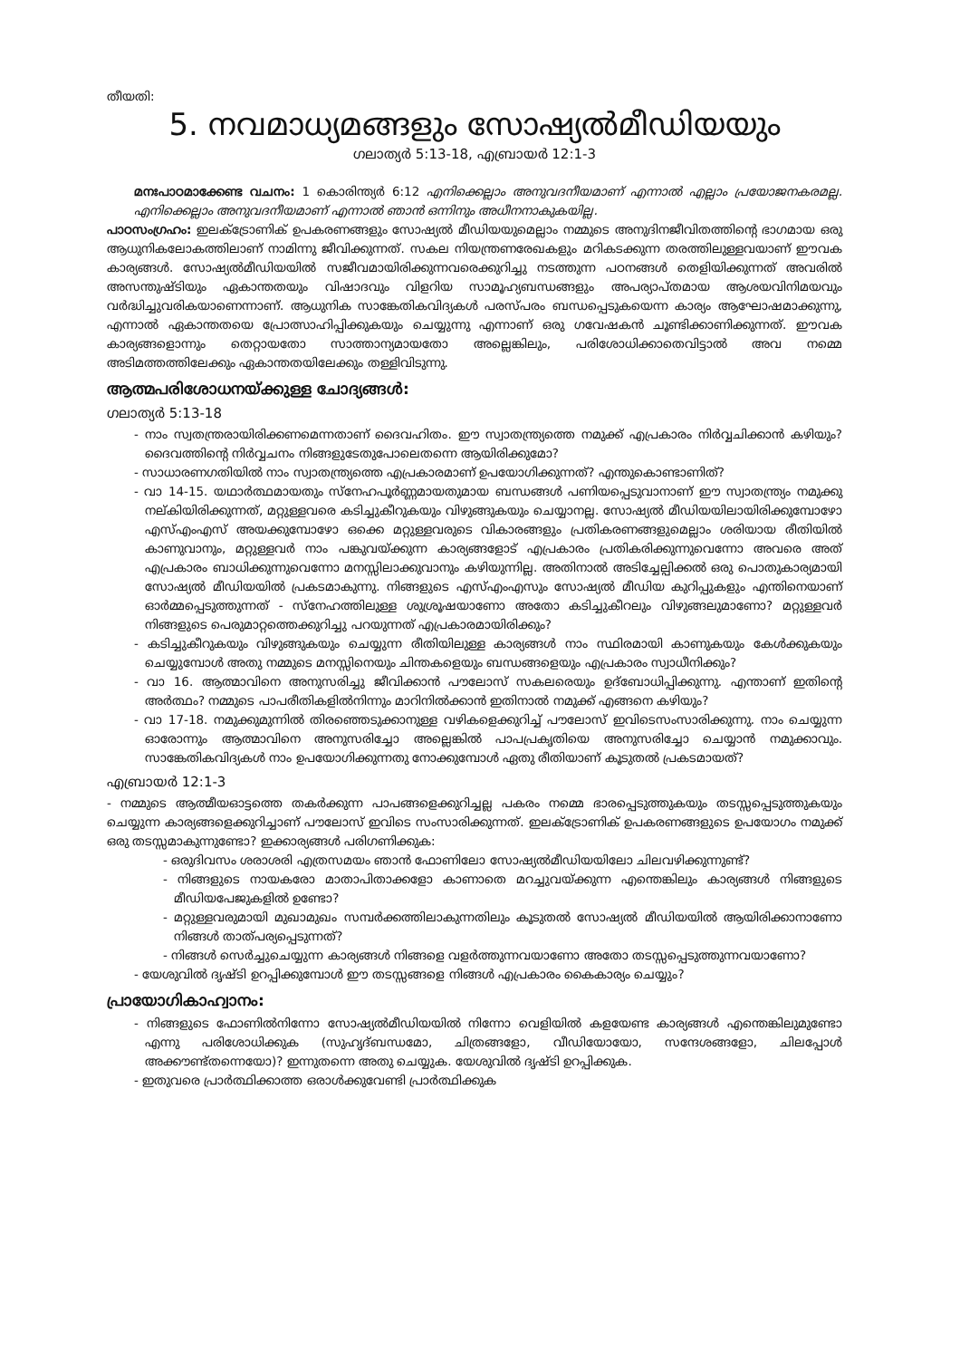തീയതി:
5. നവമാധ്യമങ്ങളും സോഷ്യൽമീഡിയയും
ഗലാത്യർ 5:13-18, എബ്രായർ 12:1-3
മനഃപാഠമാക്കേണ്ട വചനം: 1 കൊരിന്ത്യർ 6:12 എനിക്കെല്ലാം അനുവദനീയമാണ് എന്നാൽ എല്ലാം പ്രയോജനകരമല്ല. എനിക്കെല്ലാം അനുവദനീയമാണ് എന്നാൽ ഞാൻ ഒന്നിനും അധീനനാകുകയില്ല.
പാഠസംഗ്രഹം: ഇലക്ട്രോണിക് ഉപകരണങ്ങളും സോഷ്യൽ മീഡിയയുമെല്ലാം നമ്മുടെ അനുദിനജീവിതത്തിന്റെ ഭാഗമായ ഒരു ആധുനികലോകത്തിലാണ് നാമിന്നു ജീവിക്കുന്നത്. സകല നിയന്ത്രണരേഖകളും മറികടക്കുന്ന തരത്തിലുള്ളവയാണ് ഈവക കാര്യങ്ങൾ. സോഷ്യൽമീഡിയയിൽ സജീവമായിരിക്കുന്നവരെക്കുറിച്ചു നടത്തുന്ന പഠനങ്ങൾ തെളിയിക്കുന്നത് അവരിൽ അസന്തുഷ്ടിയും ഏകാന്തതയും വിഷാദവും വിളറിയ സാമൂഹ്യബന്ധങ്ങളും അപര്യാപ്തമായ ആശയവിനിമയവും വർദ്ധിച്ചുവരികയാണെന്നാണ്. ആധുനിക സാങ്കേതികവിദ്യകൾ പരസ്പരം ബന്ധപ്പെടുകയെന്ന കാര്യം ആഘോഷമാക്കുന്നു, എന്നാൽ ഏകാന്തതയെ പ്രോത്സാഹിപ്പിക്കുകയും ചെയ്യുന്നു എന്നാണ് ഒരു ഗവേഷകൻ ചൂണ്ടിക്കാണിക്കുന്നത്. ഈവക കാര്യങ്ങളൊന്നും തെറ്റായതോ സാത്താന്യമായതോ അല്ലെങ്കിലും, പരിശോധിക്കാതെവിട്ടാൽ അവ നമ്മെ അടിമത്തത്തിലേക്കും ഏകാന്തതയിലേക്കും തള്ളിവിടുന്നു.
ആത്മപരിശോധനയ്ക്കുള്ള ചോദ്യങ്ങൾ:
ഗലാത്യർ 5:13-18
- നാം സ്വതന്ത്രരായിരിക്കണമെന്നതാണ് ദൈവഹിതം. ഈ സ്വാതന്ത്ര്യത്തെ നമുക്ക് എപ്രകാരം നിർവ്വചിക്കാൻ കഴിയും? ദൈവത്തിന്റെ നിർവ്വചനം നിങ്ങളുടേതുപോലെതന്നെ ആയിരിക്കുമോ?
- സാധാരണഗതിയിൽ നാം സ്വാതന്ത്ര്യത്തെ എപ്രകാരമാണ് ഉപയോഗിക്കുന്നത്? എന്തുകൊണ്ടാണിത്?
- വാ 14-15. യഥാർത്ഥമായതും സ്നേഹപൂർണ്ണമായതുമായ ബന്ധങ്ങൾ പണിയപ്പെടുവാനാണ് ഈ സ്വാതന്ത്ര്യം നമുക്കു നല്കിയിരിക്കുന്നത്, മറ്റുള്ളവരെ കടിച്ചുകീറുകയും വിഴുങ്ങുകയും ചെയ്യാനല്ല. സോഷ്യൽ മീഡിയയിലായിരിക്കുമ്പോഴോ എസ്എംഎസ് അയക്കുമ്പോഴോ ഒക്കെ മറ്റുള്ളവരുടെ വികാരങ്ങളും പ്രതികരണങ്ങളുമെല്ലാം ശരിയായ രീതിയിൽ കാണുവാനും, മറ്റുള്ളവർ നാം പങ്കുവയ്ക്കുന്ന കാര്യങ്ങളോട് എപ്രകാരം പ്രതികരിക്കുന്നുവെന്നോ അവരെ അത് എപ്രകാരം ബാധിക്കുന്നുവെന്നോ മനസ്സിലാക്കുവാനും കഴിയുന്നില്ല. അതിനാൽ അടിച്ചേല്പിക്കൽ ഒരു പൊതുകാര്യമായി സോഷ്യൽ മീഡിയയിൽ പ്രകടമാകുന്നു. നിങ്ങളുടെ എസ്എംഎസും സോഷ്യൽ മീഡിയ കുറിപ്പുകളും എന്തിനെയാണ് ഓർമ്മപ്പെടുത്തുന്നത് - സ്നേഹത്തിലുള്ള ശുശ്രൂഷയാണോ അതോ കടിച്ചുകീറലും വിഴുങ്ങലുമാണോ? മറ്റുള്ളവർ നിങ്ങളുടെ പെരുമാറ്റത്തെക്കുറിച്ചു പറയുന്നത് എപ്രകാരമായിരിക്കും?
- കടിച്ചുകീറുകയും വിഴുങ്ങുകയും ചെയ്യുന്ന രീതിയിലുള്ള കാര്യങ്ങൾ നാം സ്ഥിരമായി കാണുകയും കേൾക്കുകയും ചെയ്യുമ്പോൾ അതു നമ്മുടെ മനസ്സിനെയും ചിന്തകളെയും ബന്ധങ്ങളെയും എപ്രകാരം സ്വാധീനിക്കും?
- വാ 16. ആത്മാവിനെ അനുസരിച്ചു ജീവിക്കാൻ പൗലോസ് സകലരെയും ഉദ്ബോധിപ്പിക്കുന്നു. എന്താണ് ഇതിന്റെ അർത്ഥം? നമ്മുടെ പാപരീതികളിൽനിന്നും മാറിനിൽക്കാൻ ഇതിനാൽ നമുക്ക് എങ്ങനെ കഴിയും?
- വാ 17-18. നമുക്കുമുന്നിൽ തിരഞ്ഞെടുക്കാനുള്ള വഴികളെക്കുറിച്ച് പൗലോസ് ഇവിടെസംസാരിക്കുന്നു. നാം ചെയ്യുന്ന ഓരോന്നും ആത്മാവിനെ അനുസരിച്ചോ അല്ലെങ്കിൽ പാപപ്രകൃതിയെ അനുസരിച്ചോ ചെയ്യാൻ നമുക്കാവും. സാങ്കേതികവിദ്യകൾ നാം ഉപയോഗിക്കുന്നതു നോക്കുമ്പോൾ ഏതു രീതിയാണ് കൂടുതൽ പ്രകടമായത്?
എബ്രായർ 12:1-3
- നമ്മുടെ ആത്മീയഓട്ടത്തെ തകർക്കുന്ന പാപങ്ങളെക്കുറിച്ചല്ല പകരം നമ്മെ ഭാരപ്പെടുത്തുകയും തടസ്സപ്പെടുത്തുകയും ചെയ്യുന്ന കാര്യങ്ങളെക്കുറിച്ചാണ് പൗലോസ് ഇവിടെ സംസാരിക്കുന്നത്. ഇലക്ട്രോണിക് ഉപകരണങ്ങളുടെ ഉപയോഗം നമുക്ക് ഒരു തടസ്സമാകുന്നുണ്ടോ? ഇക്കാര്യങ്ങൾ പരിഗണിക്കുക:
- ഒരുദിവസം ശരാശരി എത്രസമയം ഞാൻ ഫോണിലോ സോഷ്യൽമീഡിയയിലോ ചിലവഴിക്കുന്നുണ്ട്?
- നിങ്ങളുടെ നായകരോ മാതാപിതാക്കളോ കാണാതെ മറച്ചുവയ്ക്കുന്ന എന്തെങ്കിലും കാര്യങ്ങൾ നിങ്ങളുടെ മീഡിയപേജുകളിൽ ഉണ്ടോ?
- മറ്റുള്ളവരുമായി മുഖാമുഖം സമ്പർക്കത്തിലാകുന്നതിലും കൂടുതൽ സോഷ്യൽ മീഡിയയിൽ ആയിരിക്കാനാണോ നിങ്ങൾ താത്പര്യപ്പെടുന്നത്?
- നിങ്ങൾ സെർച്ചുചെയ്യുന്ന കാര്യങ്ങൾ നിങ്ങളെ വളർത്തുന്നവയാണോ അതോ തടസ്സപ്പെടുത്തുന്നവയാണോ?
- യേശുവിൽ ദൃഷ്ടി ഉറപ്പിക്കുമ്പോൾ ഈ തടസ്സങ്ങളെ നിങ്ങൾ എപ്രകാരം കൈകാര്യം ചെയ്യും?
പ്രായോഗികാഹ്വാനം:
- നിങ്ങളുടെ ഫോണിൽനിന്നോ സോഷ്യൽമീഡിയയിൽ നിന്നോ വെളിയിൽ കളയേണ്ട കാര്യങ്ങൾ എന്തെങ്കിലുമുണ്ടോ എന്നു പരിശോധിക്കുക (സുഹൃദ്ബന്ധമോ, ചിത്രങ്ങളോ, വീഡിയോയോ, സന്ദേശങ്ങളോ, ചിലപ്പോൾ അക്കൗണ്ട്തന്നെയോ)? ഇന്നുതന്നെ അതു ചെയ്യുക. യേശുവിൽ ദൃഷ്ടി ഉറപ്പിക്കുക.
- ഇതുവരെ പ്രാർത്ഥിക്കാത്ത ഒരാൾക്കുവേണ്ടി പ്രാർത്ഥിക്കുക